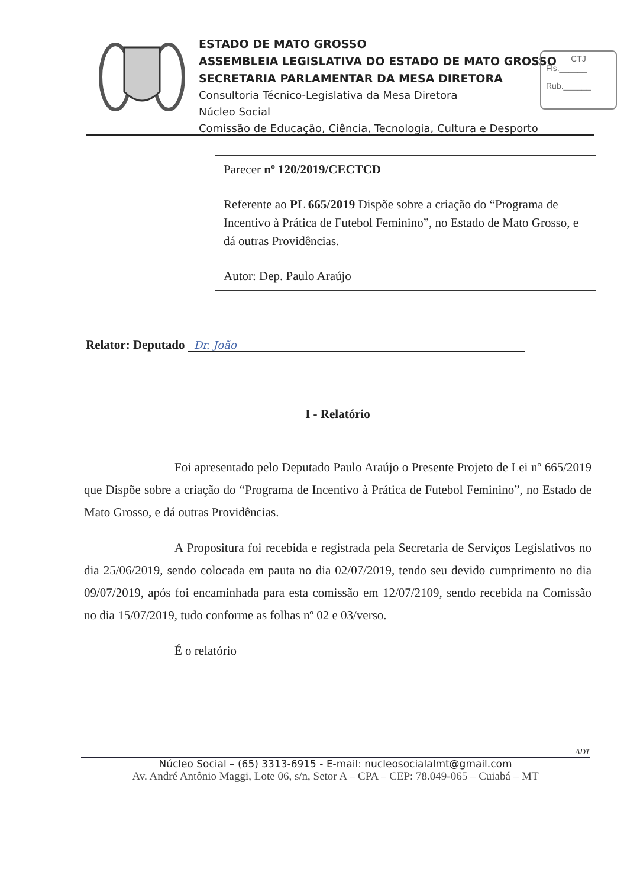ESTADO DE MATO GROSSO
ASSEMBLEIA LEGISLATIVA DO ESTADO DE MATO GROSSO
SECRETARIA PARLAMENTAR DA MESA DIRETORA
Consultoria Técnico-Legislativa da Mesa Diretora
Núcleo Social
Comissão de Educação, Ciência, Tecnologia, Cultura e Desporto
CTJ
Fls.______
Rub.______
Parecer nº 120/2019/CECTCD
Referente ao PL 665/2019 Dispõe sobre a criação do “Programa de Incentivo à Prática de Futebol Feminino”, no Estado de Mato Grosso, e dá outras Providências.
Autor: Dep. Paulo Araújo
Relator: Deputado Dr. João
I - Relatório
Foi apresentado pelo Deputado Paulo Araújo o Presente Projeto de Lei nº 665/2019 que Dispõe sobre a criação do “Programa de Incentivo à Prática de Futebol Feminino”, no Estado de Mato Grosso, e dá outras Providências.
A Propositura foi recebida e registrada pela Secretaria de Serviços Legislativos no dia 25/06/2019, sendo colocada em pauta no dia 02/07/2019, tendo seu devido cumprimento no dia 09/07/2019, após foi encaminhada para esta comissão em 12/07/2109, sendo recebida na Comissão no dia 15/07/2019, tudo conforme as folhas nº 02 e 03/verso.
É o relatório
ADT
Núcleo Social – (65) 3313-6915 - E-mail: nucleosocialalmt@gmail.com
Av. André Antônio Maggi, Lote 06, s/n, Setor A – CPA – CEP: 78.049-065 – Cuiabá – MT